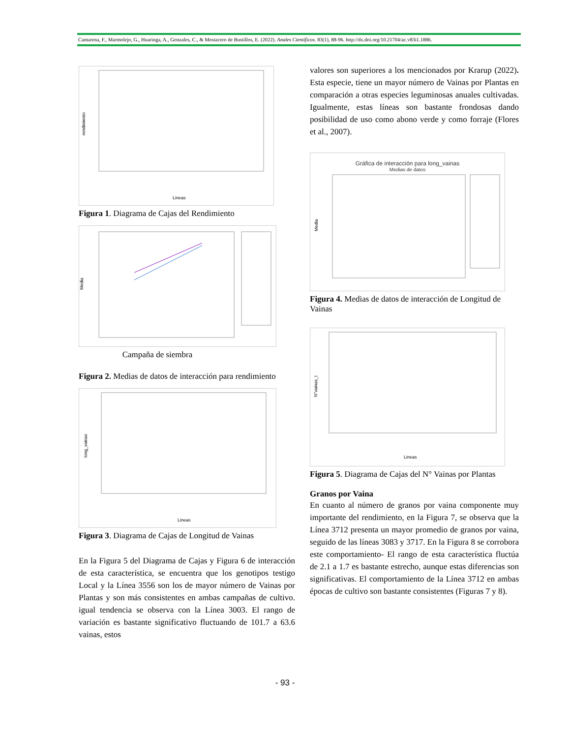Camarena, F., Marmolejo, G., Huaringa, A., Gonzales, C., & Mostacero de Bustillos, E. (2022). Anales Científicos. 83(1), 88-96. http://dx.doi.org/10.21704/ac.v83i1.1886.
rendimiento
Lineas
Figura 1. Diagrama de Cajas del Rendimiento
Media
Campaña de siembra
Figura 2. Medias de datos de interacción para rendimiento
long_vainas
Lineas
Figura 3. Diagrama de Cajas de Longitud de Vainas
En la Figura 5 del Diagrama de Cajas y Figura 6 de interacción de esta característica, se encuentra que los genotipos testigo Local y la Línea 3556 son los de mayor número de Vainas por Plantas y son más consistentes en ambas campañas de cultivo. igual tendencia se observa con la Línea 3003. El rango de variación es bastante significativo fluctuando de 101.7 a 63.6 vainas, estos
valores son superiores a los mencionados por Krarup (2022). Esta especie, tiene un mayor número de Vainas por Plantas en comparación a otras especies leguminosas anuales cultivadas. Igualmente, estas líneas son bastante frondosas dando posibilidad de uso como abono verde y como forraje (Flores et al., 2007).
Gráfica de interacción para long_vainas
Medias de datos
Media
Figura 4. Medias de datos de interacción de Longitud de Vainas
N°vainas_t
Lineas
Figura 5. Diagrama de Cajas del N° Vainas por Plantas
Granos por Vaina
En cuanto al número de granos por vaina componente muy importante del rendimiento, en la Figura 7, se observa que la Línea 3712 presenta un mayor promedio de granos por vaina, seguido de las líneas 3083 y 3717. En la Figura 8 se corrobora este comportamiento- El rango de esta característica fluctúa de 2.1 a 1.7 es bastante estrecho, aunque estas diferencias son significativas. El comportamiento de la Línea 3712 en ambas épocas de cultivo son bastante consistentes (Figuras 7 y 8).
- 93 -